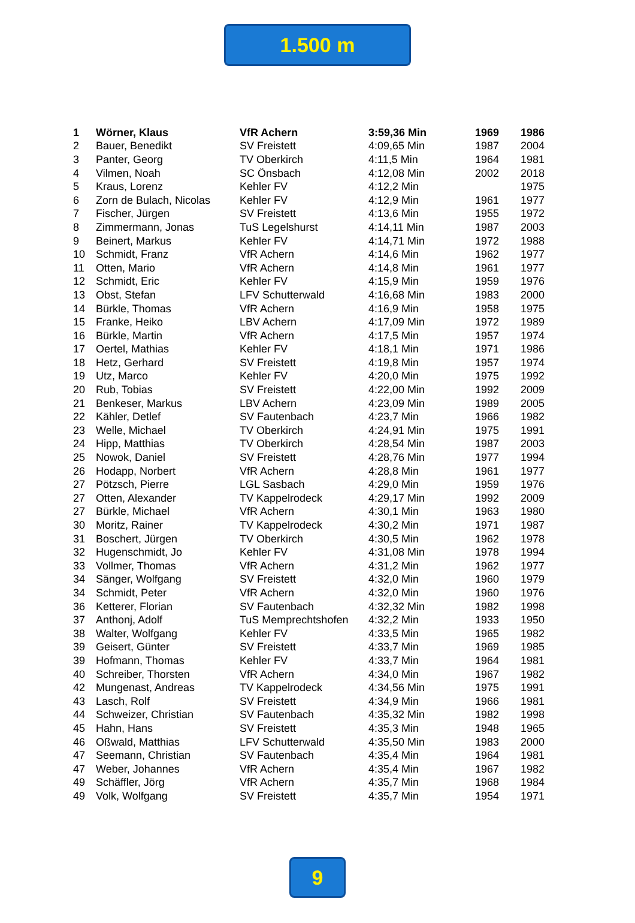1.500 m
| 1 | Wörner, Klaus | VfR Achern | 3:59,36 Min | 1969 | 1986 |
| 2 | Bauer, Benedikt | SV Freistett | 4:09,65 Min | 1987 | 2004 |
| 3 | Panter, Georg | TV Oberkirch | 4:11,5 Min | 1964 | 1981 |
| 4 | Vilmen, Noah | SC Önsbach | 4:12,08 Min | 2002 | 2018 |
| 5 | Kraus, Lorenz | Kehler FV | 4:12,2 Min | | 1975 |
| 6 | Zorn de Bulach, Nicolas | Kehler FV | 4:12,9 Min | 1961 | 1977 |
| 7 | Fischer, Jürgen | SV Freistett | 4:13,6 Min | 1955 | 1972 |
| 8 | Zimmermann, Jonas | TuS Legelshurst | 4:14,11 Min | 1987 | 2003 |
| 9 | Beinert, Markus | Kehler FV | 4:14,71 Min | 1972 | 1988 |
| 10 | Schmidt, Franz | VfR Achern | 4:14,6 Min | 1962 | 1977 |
| 11 | Otten, Mario | VfR Achern | 4:14,8 Min | 1961 | 1977 |
| 12 | Schmidt, Eric | Kehler FV | 4:15,9 Min | 1959 | 1976 |
| 13 | Obst, Stefan | LFV Schutterwald | 4:16,68 Min | 1983 | 2000 |
| 14 | Bürkle, Thomas | VfR Achern | 4:16,9 Min | 1958 | 1975 |
| 15 | Franke, Heiko | LBV Achern | 4:17,09 Min | 1972 | 1989 |
| 16 | Bürkle, Martin | VfR Achern | 4:17,5 Min | 1957 | 1974 |
| 17 | Oertel, Mathias | Kehler FV | 4:18,1 Min | 1971 | 1986 |
| 18 | Hetz, Gerhard | SV Freistett | 4:19,8 Min | 1957 | 1974 |
| 19 | Utz, Marco | Kehler FV | 4:20,0 Min | 1975 | 1992 |
| 20 | Rub, Tobias | SV Freistett | 4:22,00 Min | 1992 | 2009 |
| 21 | Benkeser, Markus | LBV Achern | 4:23,09 Min | 1989 | 2005 |
| 22 | Kähler, Detlef | SV Fautenbach | 4:23,7 Min | 1966 | 1982 |
| 23 | Welle, Michael | TV Oberkirch | 4:24,91 Min | 1975 | 1991 |
| 24 | Hipp, Matthias | TV Oberkirch | 4:28,54 Min | 1987 | 2003 |
| 25 | Nowok, Daniel | SV Freistett | 4:28,76 Min | 1977 | 1994 |
| 26 | Hodapp, Norbert | VfR Achern | 4:28,8 Min | 1961 | 1977 |
| 27 | Pötzsch, Pierre | LGL Sasbach | 4:29,0 Min | 1959 | 1976 |
| 27 | Otten, Alexander | TV Kappelrodeck | 4:29,17 Min | 1992 | 2009 |
| 27 | Bürkle, Michael | VfR Achern | 4:30,1 Min | 1963 | 1980 |
| 30 | Moritz, Rainer | TV Kappelrodeck | 4:30,2 Min | 1971 | 1987 |
| 31 | Boschert, Jürgen | TV Oberkirch | 4:30,5 Min | 1962 | 1978 |
| 32 | Hugenschmidt, Jo | Kehler FV | 4:31,08 Min | 1978 | 1994 |
| 33 | Vollmer, Thomas | VfR Achern | 4:31,2 Min | 1962 | 1977 |
| 34 | Sänger, Wolfgang | SV Freistett | 4:32,0 Min | 1960 | 1979 |
| 34 | Schmidt, Peter | VfR Achern | 4:32,0 Min | 1960 | 1976 |
| 36 | Ketterer, Florian | SV Fautenbach | 4:32,32 Min | 1982 | 1998 |
| 37 | Anthonj, Adolf | TuS Memprechtshofen | 4:32,2 Min | 1933 | 1950 |
| 38 | Walter, Wolfgang | Kehler FV | 4:33,5 Min | 1965 | 1982 |
| 39 | Geisert, Günter | SV Freistett | 4:33,7 Min | 1969 | 1985 |
| 39 | Hofmann, Thomas | Kehler FV | 4:33,7 Min | 1964 | 1981 |
| 40 | Schreiber, Thorsten | VfR Achern | 4:34,0 Min | 1967 | 1982 |
| 42 | Mungenast, Andreas | TV Kappelrodeck | 4:34,56 Min | 1975 | 1991 |
| 43 | Lasch, Rolf | SV Freistett | 4:34,9 Min | 1966 | 1981 |
| 44 | Schweizer, Christian | SV Fautenbach | 4:35,32 Min | 1982 | 1998 |
| 45 | Hahn, Hans | SV Freistett | 4:35,3 Min | 1948 | 1965 |
| 46 | Oßwald, Matthias | LFV Schutterwald | 4:35,50 Min | 1983 | 2000 |
| 47 | Seemann, Christian | SV Fautenbach | 4:35,4 Min | 1964 | 1981 |
| 47 | Weber, Johannes | VfR Achern | 4:35,4 Min | 1967 | 1982 |
| 49 | Schäffler, Jörg | VfR Achern | 4:35,7 Min | 1968 | 1984 |
| 49 | Volk, Wolfgang | SV Freistett | 4:35,7 Min | 1954 | 1971 |
9